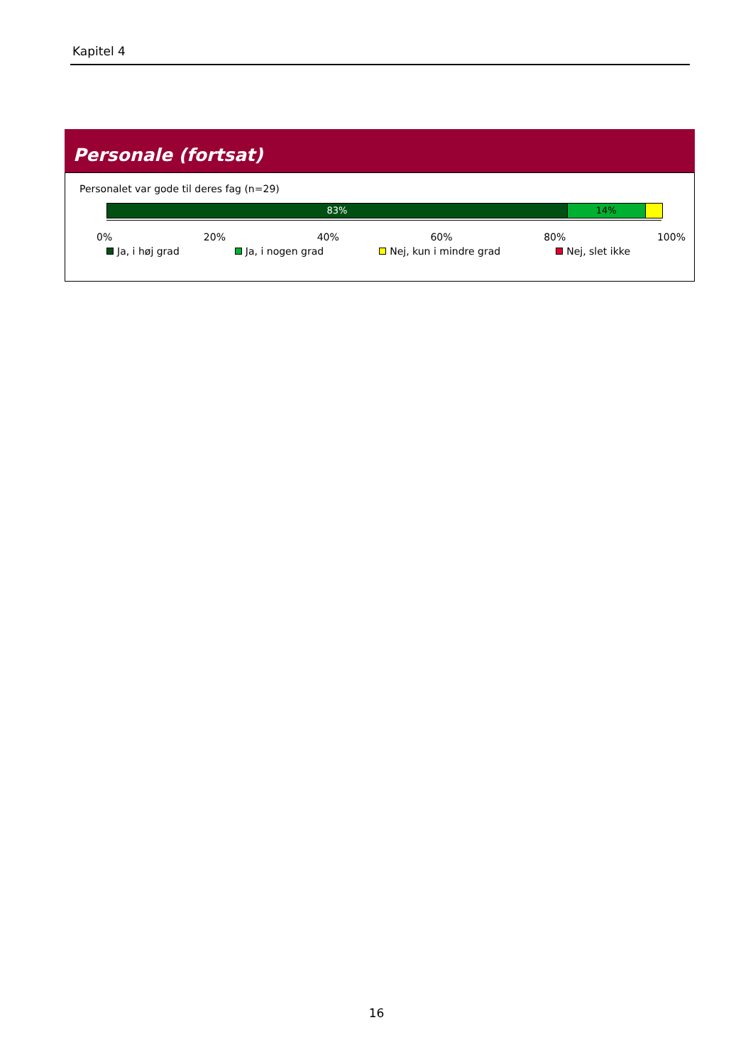Kapitel 4
Personale (fortsat)
Personalet var gode til deres fag (n=29)
83% 14%
0% 20% 40% 60% 80% 100%
Ja, i høj grad Ja, i nogen grad Nej, kun i mindre grad Nej, slet ikke
16